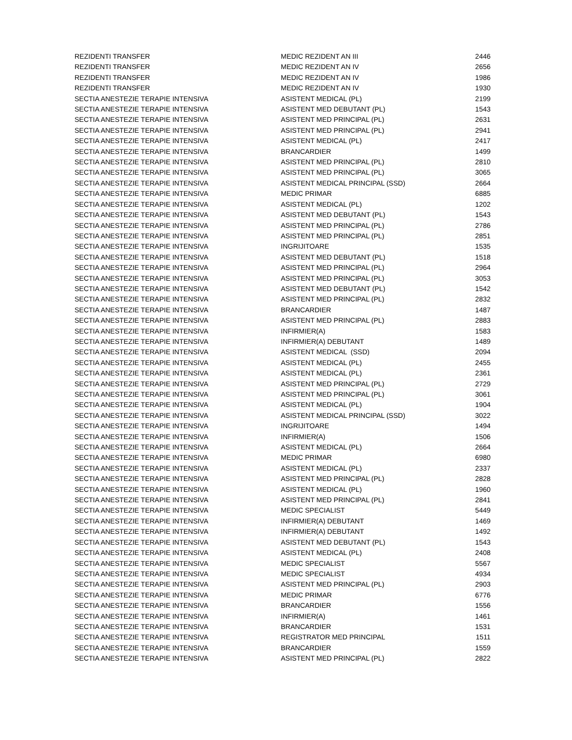| REZIDENTI TRANSFER | MEDIC REZIDENT AN III | 2446 |
| REZIDENTI TRANSFER | MEDIC REZIDENT AN IV | 2656 |
| REZIDENTI TRANSFER | MEDIC REZIDENT AN IV | 1986 |
| REZIDENTI TRANSFER | MEDIC REZIDENT AN IV | 1930 |
| SECTIA ANESTEZIE TERAPIE INTENSIVA | ASISTENT MEDICAL (PL) | 2199 |
| SECTIA ANESTEZIE TERAPIE INTENSIVA | ASISTENT MED DEBUTANT (PL) | 1543 |
| SECTIA ANESTEZIE TERAPIE INTENSIVA | ASISTENT MED PRINCIPAL (PL) | 2631 |
| SECTIA ANESTEZIE TERAPIE INTENSIVA | ASISTENT MED PRINCIPAL (PL) | 2941 |
| SECTIA ANESTEZIE TERAPIE INTENSIVA | ASISTENT MEDICAL (PL) | 2417 |
| SECTIA ANESTEZIE TERAPIE INTENSIVA | BRANCARDIER | 1499 |
| SECTIA ANESTEZIE TERAPIE INTENSIVA | ASISTENT MED PRINCIPAL (PL) | 2810 |
| SECTIA ANESTEZIE TERAPIE INTENSIVA | ASISTENT MED PRINCIPAL (PL) | 3065 |
| SECTIA ANESTEZIE TERAPIE INTENSIVA | ASISTENT MEDICAL PRINCIPAL (SSD) | 2664 |
| SECTIA ANESTEZIE TERAPIE INTENSIVA | MEDIC PRIMAR | 6885 |
| SECTIA ANESTEZIE TERAPIE INTENSIVA | ASISTENT MEDICAL (PL) | 1202 |
| SECTIA ANESTEZIE TERAPIE INTENSIVA | ASISTENT MED DEBUTANT (PL) | 1543 |
| SECTIA ANESTEZIE TERAPIE INTENSIVA | ASISTENT MED PRINCIPAL (PL) | 2786 |
| SECTIA ANESTEZIE TERAPIE INTENSIVA | ASISTENT MED PRINCIPAL (PL) | 2851 |
| SECTIA ANESTEZIE TERAPIE INTENSIVA | INGRIJITOARE | 1535 |
| SECTIA ANESTEZIE TERAPIE INTENSIVA | ASISTENT MED DEBUTANT (PL) | 1518 |
| SECTIA ANESTEZIE TERAPIE INTENSIVA | ASISTENT MED PRINCIPAL (PL) | 2964 |
| SECTIA ANESTEZIE TERAPIE INTENSIVA | ASISTENT MED PRINCIPAL (PL) | 3053 |
| SECTIA ANESTEZIE TERAPIE INTENSIVA | ASISTENT MED DEBUTANT (PL) | 1542 |
| SECTIA ANESTEZIE TERAPIE INTENSIVA | ASISTENT MED PRINCIPAL (PL) | 2832 |
| SECTIA ANESTEZIE TERAPIE INTENSIVA | BRANCARDIER | 1487 |
| SECTIA ANESTEZIE TERAPIE INTENSIVA | ASISTENT MED PRINCIPAL (PL) | 2883 |
| SECTIA ANESTEZIE TERAPIE INTENSIVA | INFIRMIER(A) | 1583 |
| SECTIA ANESTEZIE TERAPIE INTENSIVA | INFIRMIER(A) DEBUTANT | 1489 |
| SECTIA ANESTEZIE TERAPIE INTENSIVA | ASISTENT MEDICAL (SSD) | 2094 |
| SECTIA ANESTEZIE TERAPIE INTENSIVA | ASISTENT MEDICAL (PL) | 2455 |
| SECTIA ANESTEZIE TERAPIE INTENSIVA | ASISTENT MEDICAL (PL) | 2361 |
| SECTIA ANESTEZIE TERAPIE INTENSIVA | ASISTENT MED PRINCIPAL (PL) | 2729 |
| SECTIA ANESTEZIE TERAPIE INTENSIVA | ASISTENT MED PRINCIPAL (PL) | 3061 |
| SECTIA ANESTEZIE TERAPIE INTENSIVA | ASISTENT MEDICAL (PL) | 1904 |
| SECTIA ANESTEZIE TERAPIE INTENSIVA | ASISTENT MEDICAL PRINCIPAL (SSD) | 3022 |
| SECTIA ANESTEZIE TERAPIE INTENSIVA | INGRIJITOARE | 1494 |
| SECTIA ANESTEZIE TERAPIE INTENSIVA | INFIRMIER(A) | 1506 |
| SECTIA ANESTEZIE TERAPIE INTENSIVA | ASISTENT MEDICAL (PL) | 2664 |
| SECTIA ANESTEZIE TERAPIE INTENSIVA | MEDIC PRIMAR | 6980 |
| SECTIA ANESTEZIE TERAPIE INTENSIVA | ASISTENT MEDICAL (PL) | 2337 |
| SECTIA ANESTEZIE TERAPIE INTENSIVA | ASISTENT MED PRINCIPAL (PL) | 2828 |
| SECTIA ANESTEZIE TERAPIE INTENSIVA | ASISTENT MEDICAL (PL) | 1960 |
| SECTIA ANESTEZIE TERAPIE INTENSIVA | ASISTENT MED PRINCIPAL (PL) | 2841 |
| SECTIA ANESTEZIE TERAPIE INTENSIVA | MEDIC SPECIALIST | 5449 |
| SECTIA ANESTEZIE TERAPIE INTENSIVA | INFIRMIER(A) DEBUTANT | 1469 |
| SECTIA ANESTEZIE TERAPIE INTENSIVA | INFIRMIER(A) DEBUTANT | 1492 |
| SECTIA ANESTEZIE TERAPIE INTENSIVA | ASISTENT MED DEBUTANT (PL) | 1543 |
| SECTIA ANESTEZIE TERAPIE INTENSIVA | ASISTENT MEDICAL (PL) | 2408 |
| SECTIA ANESTEZIE TERAPIE INTENSIVA | MEDIC SPECIALIST | 5567 |
| SECTIA ANESTEZIE TERAPIE INTENSIVA | MEDIC SPECIALIST | 4934 |
| SECTIA ANESTEZIE TERAPIE INTENSIVA | ASISTENT MED PRINCIPAL (PL) | 2903 |
| SECTIA ANESTEZIE TERAPIE INTENSIVA | MEDIC PRIMAR | 6776 |
| SECTIA ANESTEZIE TERAPIE INTENSIVA | BRANCARDIER | 1556 |
| SECTIA ANESTEZIE TERAPIE INTENSIVA | INFIRMIER(A) | 1461 |
| SECTIA ANESTEZIE TERAPIE INTENSIVA | BRANCARDIER | 1531 |
| SECTIA ANESTEZIE TERAPIE INTENSIVA | REGISTRATOR MED PRINCIPAL | 1511 |
| SECTIA ANESTEZIE TERAPIE INTENSIVA | BRANCARDIER | 1559 |
| SECTIA ANESTEZIE TERAPIE INTENSIVA | ASISTENT MED PRINCIPAL (PL) | 2822 |